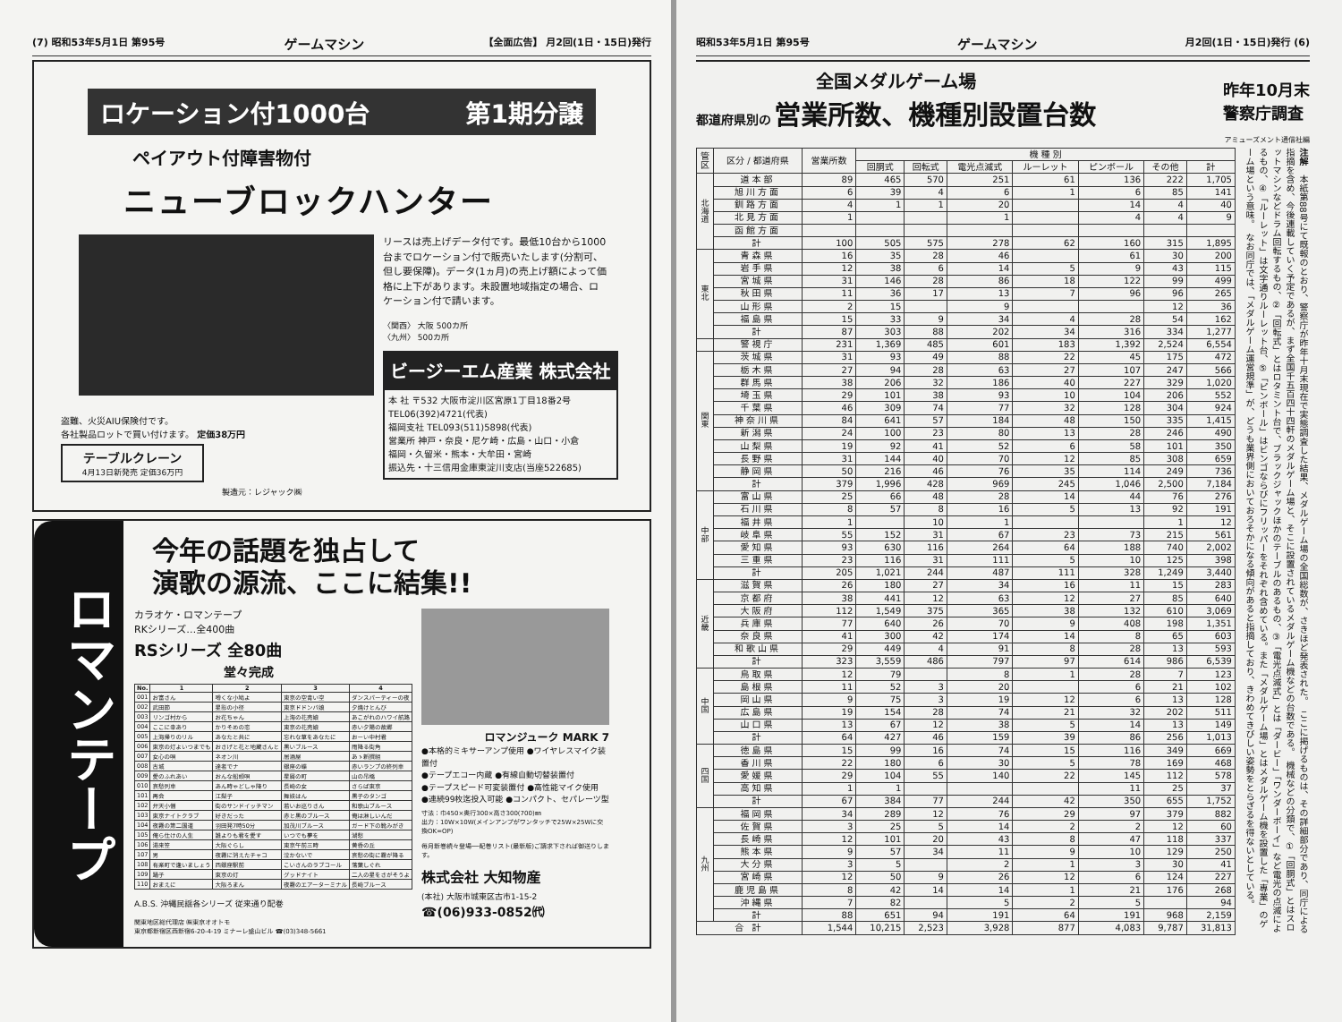(7) 昭和53年5月1日 第95号 ゲームマシン 【全面広告】 月2回(1日・15日)発行
ロケーション付1000台 第1期分譲
ペイアウト付障害物付
ニューブロックハンター
盗難、火災AIU保険付です。
各社製品ロットで買い付けます。 定価38万円
テーブルクレーン
4月13日新発売 定価36万円
製造元：レジャック㈱
リースは売上げデータ付です。最低10台から1000台までロケーション付で販売いたします(分割可、但し要保障)。データ(1ヵ月)の売上げ額によって価格に上下があります。未設置地域指定の場合、ロケーション付で請います。
〈関西〉 大阪 500カ所
〈九州〉 500カ所
ビージーエム産業 株式会社
本 社 〒532 大阪市淀川区宮原1丁目18番2号
TEL06(392)4721(代表)
福岡支社 TEL093(511)5898(代表)
営業所 神戸・奈良・尼ケ崎・広島・山口・小倉
福岡・久留米・熊本・大牟田・宮崎
振込先・十三信用金庫東淀川支店(当座522685)
ロマンテープ
今年の話題を独占して
演歌の源流、ここに結集!!
カラオケ・ロマンテープ
RKシリーズ…全400曲
RSシリーズ 全80曲
堂々完成
| No. | 1 | 2 | 3 | 4 |
| --- | --- | --- | --- | --- |
| 001 | お富さん | 噂くな小鳩よ | 東京の空青い空 | ダンスパーティーの夜 |
| 002 | 武田節 | 星影の小径 | 東京ドドンパ娘 | 夕焼けとんび |
| 003 | リンゴ村から | お花ちゃん | 上海の花売娘 | あこがれのハワイ航路 |
| 004 | ここに幸あり | かりそめの恋 | 東京の花売娘 | 赤い夕陽の故郷 |
| 005 | 上海帰りのリル | あなたと共に | 忘れな草をあなたに | おーい中村君 |
| 006 | 東京の灯よいつまでも | おさげと花と地蔵さんと | 黒いブルース | 雨降る街角 |
| 007 | 女心の唄 | ネオン川 | 居酒屋 | あゝ新撰組 |
| 008 | 古城 | 達者でナ | 銀座の蝶 | 赤いランプの終列車 |
| 009 | 愛のふれあい | おんな船頭唄 | 星屑の町 | 山の吊橋 |
| 010 | 哀愁列車 | あん時ゃどしゃ降り | 長崎の女 | さらば東京 |
| 101 | 再会 | 江梨子 | 舞妓はん | 黒子のタンゴ |
| 102 | 弁天小僧 | 街のサンドイッチマン | 若いお巡りさん | 和歌山ブルース |
| 103 | 東京ナイトクラブ | 好きだった | 赤と黒のブルース | 俺は淋しいんだ |
| 104 | 夜霧の第二国道 | 羽田発7時50分 | 加茂川ブルース | ガード下の靴みがき |
| 105 | 俺ら仕けの人生 | 誰よりも君を愛す | いつでも夢を | 湖愁 |
| 106 | 湯来笠 | 大阪ぐらし | 東京午前三時 | 黄昏の丘 |
| 107 | 男 | 夜霧に消えたチャコ | 泣かないで | 哀愁の街に霧が降る |
| 108 | 有楽町で逢いましょう | 西銀座駅前 | こいさんのラブコール | 落葉しぐれ |
| 109 | 踊子 | 東京の灯 | グッドナイト | 二人の星をさがそうよ |
| 110 | おまえに | 大阪ろまん | 夜霧のエアーターミナル | 長崎ブルース |
A.B.S. 沖縄民謡各シリーズ 従来通り配巻
関東地区総代理店 ㈱東京オオトモ
東京都新宿区西新宿6-20-4-19 ミナーレ盛山ビル ☎(03)348-5661
ロマンジューク MARK 7
●本格的ミキサーアンプ使用 ●ワイヤレスマイク装置付
●テープエコー内蔵 ●有線自動切替装置付
●テープスピード可変装置付 ●高性能マイク使用
●連続99枚迄投入可能 ●コンパクト、セパレーツ型
寸法：巾450×奥行300×高さ300(700)㎜
出力：10W×10W(メインアンプがワンタッチで25W×25Wに交換OK=OP)
毎月新巻続々登場──配巻リスト(最新版)ご請求下されば御送りします。
株式会社 大知物産
(本社) 大阪市城東区古市1-15-2
☎(06)933-0852㈹
昭和53年5月1日 第95号 ゲームマシン 月2回(1日・15日)発行 (6)
全国メダルゲーム場
都道府県別の 営業所数、機種別設置台数
昨年10月末
警察庁調査
アミューズメント通信社編
| 管区 | 区分 / 都道府県 | 営業所数 | 機 種 別 | | | | | | |
| --- | --- | --- | --- | --- | --- | --- | --- | --- | --- |
| | | | 回胴式 | 回転式 | 電光点滅式 | ルーレット | ピンボール | その他 | 計 |
| 北海道 | 道本部 | 89 | 465 | 570 | 251 | 61 | 136 | 222 | 1,705 |
| | 旭川方面 | 6 | 39 | 4 | 6 | 1 | 6 | 85 | 141 |
| | 釧路方面 | 4 | 1 | 1 | 20 | | 14 | 4 | 40 |
| | 北見方面 | 1 | | | 1 | | 4 | 4 | 9 |
| | 函館方面 | | | | | | | | |
| | 計 | 100 | 505 | 575 | 278 | 62 | 160 | 315 | 1,895 |
| 東北 | 青森県 | 16 | 35 | 28 | 46 | | 61 | 30 | 200 |
| | 岩手県 | 12 | 38 | 6 | 14 | 5 | 9 | 43 | 115 |
| | 宮城県 | 31 | 146 | 28 | 86 | 18 | 122 | 99 | 499 |
| | 秋田県 | 11 | 36 | 17 | 13 | 7 | 96 | 96 | 265 |
| | 山形県 | 2 | 15 | | 9 | | | 12 | 36 |
| | 福島県 | 15 | 33 | 9 | 34 | 4 | 28 | 54 | 162 |
| | 計 | 87 | 303 | 88 | 202 | 34 | 316 | 334 | 1,277 |
| | 警視庁 | 231 | 1,369 | 485 | 601 | 183 | 1,392 | 2,524 | 6,554 |
| 関東 | 茨城県 | 31 | 93 | 49 | 88 | 22 | 45 | 175 | 472 |
| | 栃木県 | 27 | 94 | 28 | 63 | 27 | 107 | 247 | 566 |
| | 群馬県 | 38 | 206 | 32 | 186 | 40 | 227 | 329 | 1,020 |
| | 埼玉県 | 29 | 101 | 38 | 93 | 10 | 104 | 206 | 552 |
| | 千葉県 | 46 | 309 | 74 | 77 | 32 | 128 | 304 | 924 |
| | 神奈川県 | 84 | 641 | 57 | 184 | 48 | 150 | 335 | 1,415 |
| | 新潟県 | 24 | 100 | 23 | 80 | 13 | 28 | 246 | 490 |
| | 山梨県 | 19 | 92 | 41 | 52 | 6 | 58 | 101 | 350 |
| | 長野県 | 31 | 144 | 40 | 70 | 12 | 85 | 308 | 659 |
| | 静岡県 | 50 | 216 | 46 | 76 | 35 | 114 | 249 | 736 |
| | 計 | 379 | 1,996 | 428 | 969 | 245 | 1,046 | 2,500 | 7,184 |
| 中部 | 富山県 | 25 | 66 | 48 | 28 | 14 | 44 | 76 | 276 |
| | 石川県 | 8 | 57 | 8 | 16 | 5 | 13 | 92 | 191 |
| | 福井県 | 1 | | 10 | 1 | | | 1 | 12 |
| | 岐阜県 | 55 | 152 | 31 | 67 | 23 | 73 | 215 | 561 |
| | 愛知県 | 93 | 630 | 116 | 264 | 64 | 188 | 740 | 2,002 |
| | 三重県 | 23 | 116 | 31 | 111 | 5 | 10 | 125 | 398 |
| | 計 | 205 | 1,021 | 244 | 487 | 111 | 328 | 1,249 | 3,440 |
| 近畿 | 滋賀県 | 26 | 180 | 27 | 34 | 16 | 11 | 15 | 283 |
| | 京都府 | 38 | 441 | 12 | 63 | 12 | 27 | 85 | 640 |
| | 大阪府 | 112 | 1,549 | 375 | 365 | 38 | 132 | 610 | 3,069 |
| | 兵庫県 | 77 | 640 | 26 | 70 | 9 | 408 | 198 | 1,351 |
| | 奈良県 | 41 | 300 | 42 | 174 | 14 | 8 | 65 | 603 |
| | 和歌山県 | 29 | 449 | 4 | 91 | 8 | 28 | 13 | 593 |
| | 計 | 323 | 3,559 | 486 | 797 | 97 | 614 | 986 | 6,539 |
| 中国 | 鳥取県 | 12 | 79 | | 8 | 1 | 28 | 7 | 123 |
| | 島根県 | 11 | 52 | 3 | 20 | | 6 | 21 | 102 |
| | 岡山県 | 9 | 75 | 3 | 19 | 12 | 6 | 13 | 128 |
| | 広島県 | 19 | 154 | 28 | 74 | 21 | 32 | 202 | 511 |
| | 山口県 | 13 | 67 | 12 | 38 | 5 | 14 | 13 | 149 |
| | 計 | 64 | 427 | 46 | 159 | 39 | 86 | 256 | 1,013 |
| 四国 | 徳島県 | 15 | 99 | 16 | 74 | 15 | 116 | 349 | 669 |
| | 香川県 | 22 | 180 | 6 | 30 | 5 | 78 | 169 | 468 |
| | 愛媛県 | 29 | 104 | 55 | 140 | 22 | 145 | 112 | 578 |
| | 高知県 | 1 | 1 | | | | 11 | 25 | 37 |
| | 計 | 67 | 384 | 77 | 244 | 42 | 350 | 655 | 1,752 |
| 九州 | 福岡県 | 34 | 289 | 12 | 76 | 29 | 97 | 379 | 882 |
| | 佐賀県 | 3 | 25 | 5 | 14 | 2 | 2 | 12 | 60 |
| | 長崎県 | 12 | 101 | 20 | 43 | 8 | 47 | 118 | 337 |
| | 熊本県 | 9 | 57 | 34 | 11 | 9 | 10 | 129 | 250 |
| | 大分県 | 3 | 5 | | 2 | 1 | 3 | 30 | 41 |
| | 宮崎県 | 12 | 50 | 9 | 26 | 12 | 6 | 124 | 227 |
| | 鹿児島県 | 8 | 42 | 14 | 14 | 1 | 21 | 176 | 268 |
| | 沖縄県 | 7 | 82 | | 5 | 2 | 5 | | 94 |
| | 計 | 88 | 651 | 94 | 191 | 64 | 191 | 968 | 2,159 |
| 合 計 | | 1,544 | 10,215 | 2,523 | 3,928 | 877 | 4,083 | 9,787 | 31,813 |
注解　本紙第88号にて既報のとおり、警察庁が昨年十月末現在で実態調査した結果、メダルゲーム場の全国総数が、さきほど発表された。　ここに掲げるものは、その詳細部分であり、同庁による指摘を含め、今後連載していく予定であるが、まず全国千五百四十四軒のメダルゲーム場と、そこに設置されているメダルゲーム機などの台数である。　機械などの分類で、①「回胴式」とはスロットマシンなどドラム回転するもの、②「回転式」とはロタミント台で、ブラックジャックほかのテーブルのあるもの、③「電光点滅式」とは「ダービー」「ワンダーボーイ」など電光の点滅によるもの、④「ルーレット」は文字通りルーレット台、⑤「ピンボール」はビンゴならびにフリッパーをそれぞれ含めている。また「メダルゲーム場」とはメダルゲーム機を設置した「専業」のゲーム場という意味。　なお同庁では、「メダルゲーム運営規準」が、どうも業界側においておろそかになる傾向があると指摘しており、きわめてきびしい姿勢をとらざるを得ないとしている。